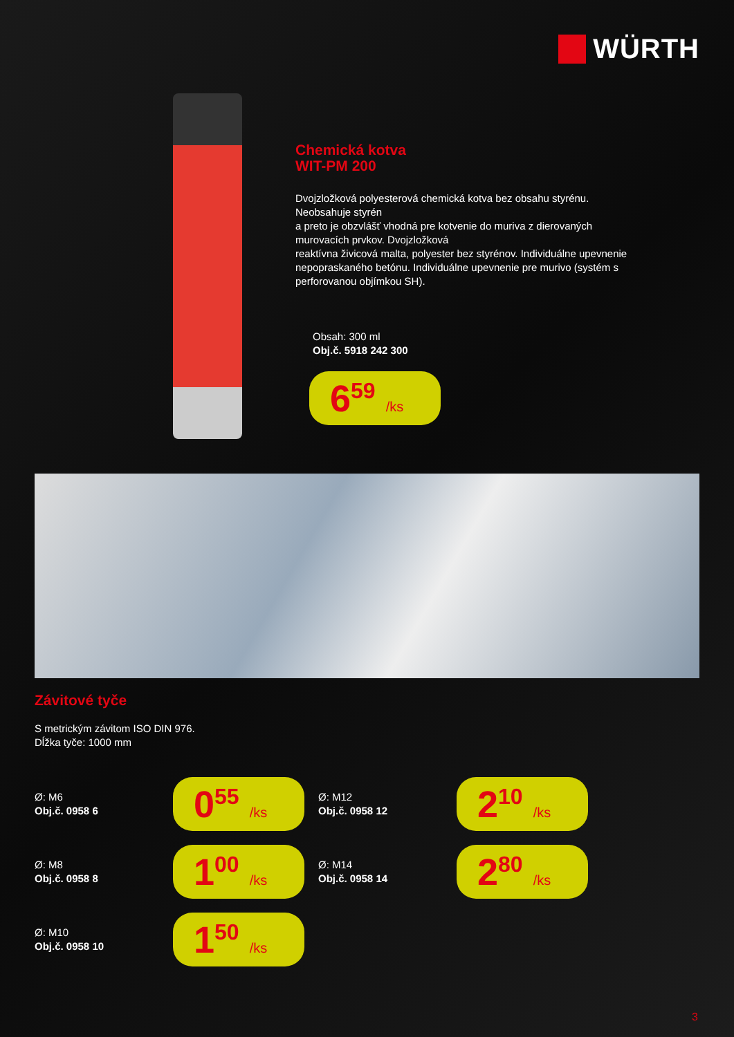WÜRTH
Chemická kotva
WIT-PM 200
Dvojzložková polyesterová chemická kotva bez obsahu styrénu. Neobsahuje styrén
a preto je obzvlášť vhodná pre kotvenie do muriva z dierovaných murovacích prvkov. Dvojzložková
reaktívna živicová malta, polyester bez styrénov. Individuálne upevnenie nepopraskaného betónu. Individuálne upevnenie pre murivo (systém s perforovanou objímkou SH).
Obsah: 300 ml
Obj.č. 5918 242 300
6<sup>59</sup> /ks
Závitové tyče
S metrickým závitom ISO DIN 976.
Dĺžka tyče: 1000 mm
Ø: M6
Obj.č. 0958 6
0<sup>55</sup> /ks
Ø: M12
Obj.č. 0958 12
2<sup>10</sup> /ks
Ø: M8
Obj.č. 0958 8
1<sup>00</sup> /ks
Ø: M14
Obj.č. 0958 14
2<sup>80</sup> /ks
Ø: M10
Obj.č. 0958 10
1<sup>50</sup> /ks
3